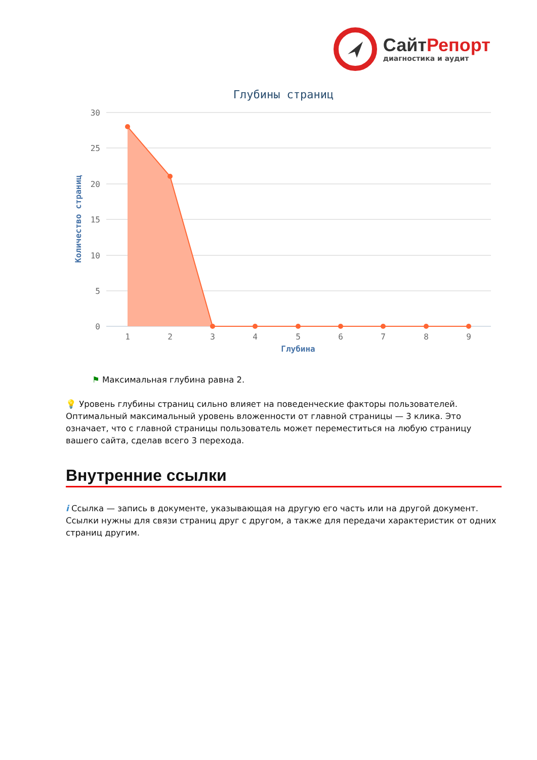СайтРепорт
диагностика и аудит
Глубины страниц
30
25
20
15
10
5
0
Количество страниц
1
2
3
4
5
6
7
8
9
Глубина
⚑ Максимальная глубина равна 2.
💡 Уровень глубины страниц сильно влияет на поведенческие факторы пользователей. Оптимальный максимальный уровень вложенности от главной страницы — 3 клика. Это означает, что с главной страницы пользователь может переместиться на любую страницу вашего сайта, сделав всего 3 перехода.
Внутренние ссылки
i Ссылка — запись в документе, указывающая на другую его часть или на другой документ. Ссылки нужны для связи страниц друг с другом, а также для передачи характеристик от одних страниц другим.